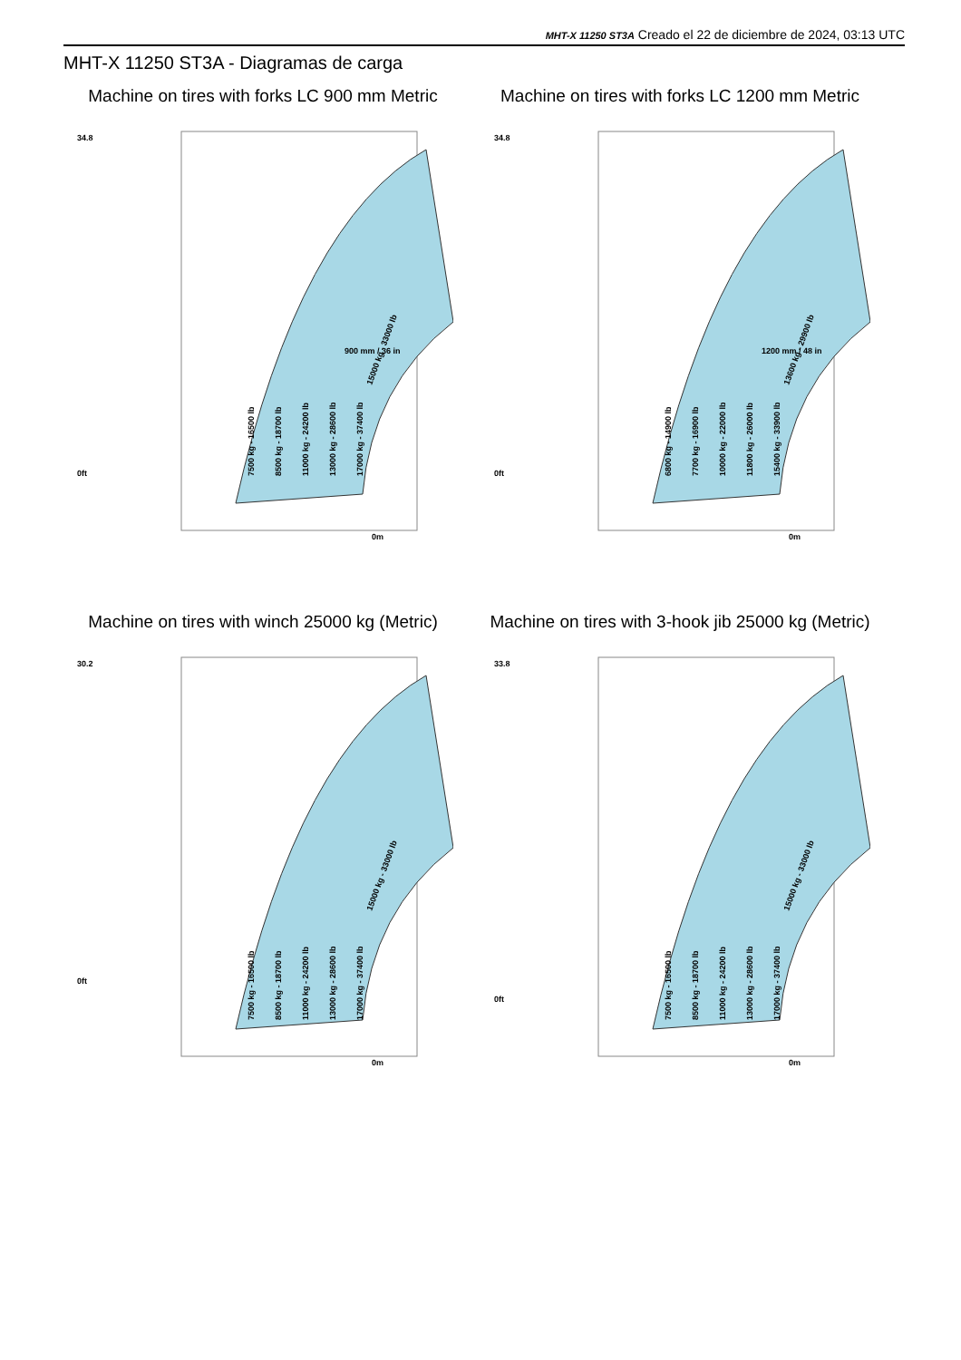MHT-X 11250 ST3A Creado el 22 de diciembre de 2024, 03:13 UTC
MHT-X 11250 ST3A - Diagramas de carga
Machine on tires with forks LC 900 mm Metric
34.8
0ft
0m
7500 kg - 16500 lb
8500 kg - 18700 lb
11000 kg - 24200 lb
13000 kg - 28600 lb
17000 kg - 37400 lb
15000 kg - 33000 lb
900 mm / 36 in
Machine on tires with forks LC 1200 mm Metric
34.8
0ft
0m
6800 kg - 14900 lb
7700 kg - 16900 lb
10000 kg - 22000 lb
11800 kg - 26000 lb
15400 kg - 33900 lb
13600 kg - 29900 lb
1200 mm / 48 in
Machine on tires with winch 25000 kg (Metric)
30.2
0ft
0m
7500 kg - 16500 lb
8500 kg - 18700 lb
11000 kg - 24200 lb
13000 kg - 28600 lb
17000 kg - 37400 lb
15000 kg - 33000 lb
Machine on tires with 3-hook jib 25000 kg (Metric)
33.8
0ft
0m
7500 kg - 16500 lb
8500 kg - 18700 lb
11000 kg - 24200 lb
13000 kg - 28600 lb
17000 kg - 37400 lb
15000 kg - 33000 lb